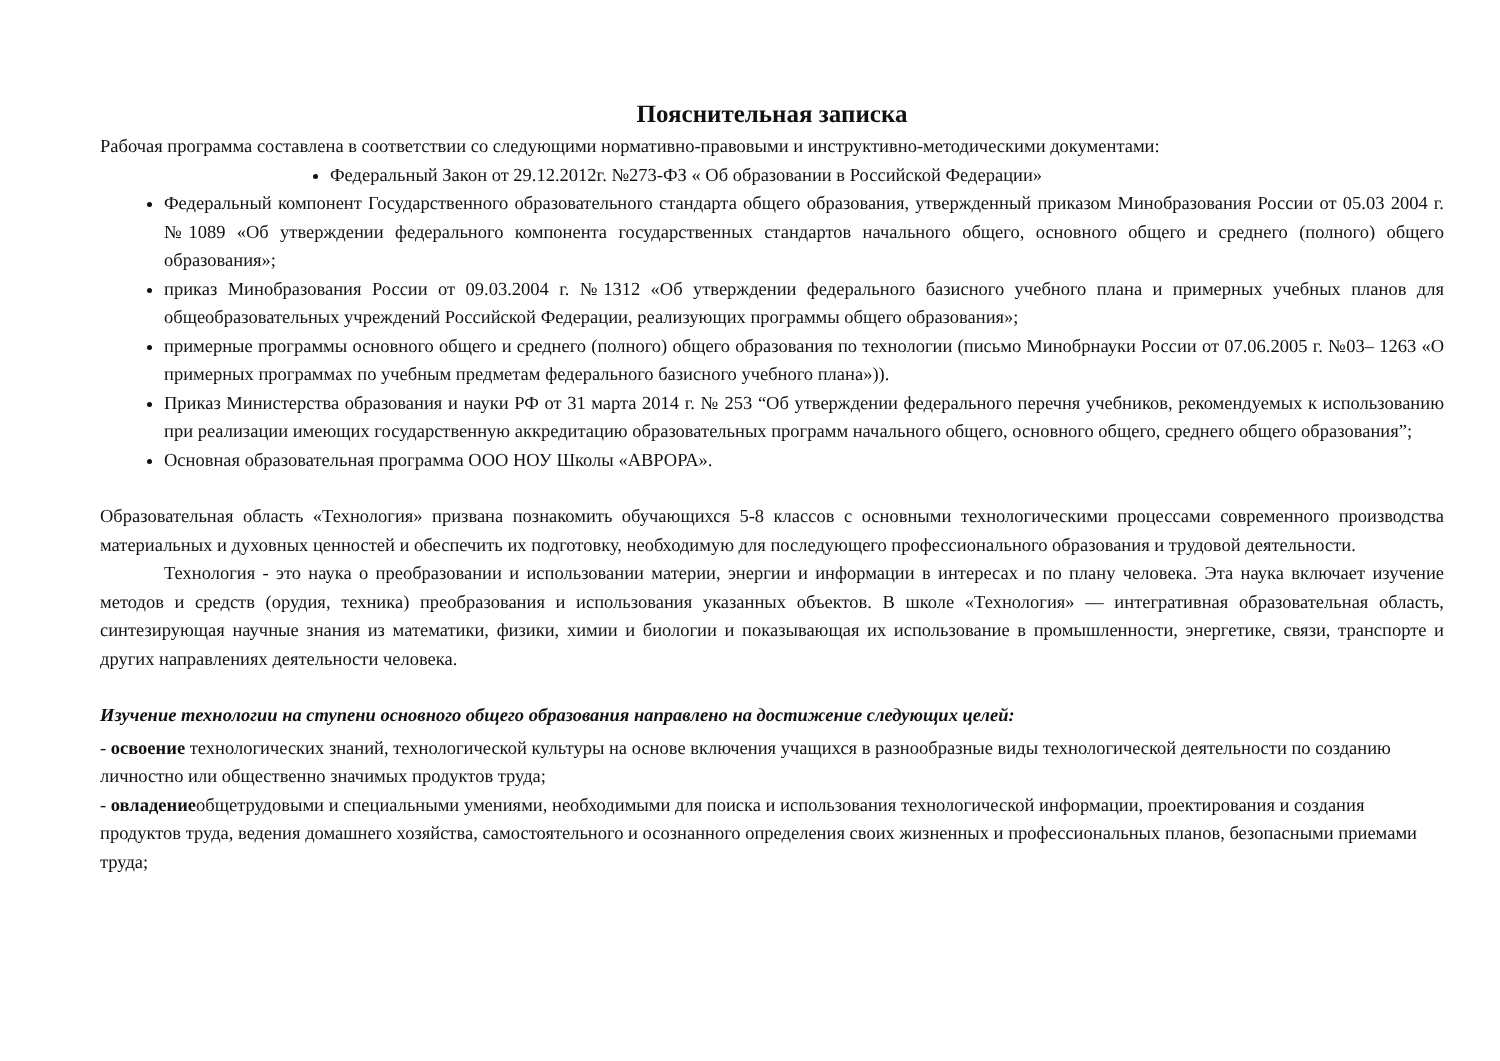Пояснительная записка
Рабочая программа составлена в соответствии со следующими нормативно-правовыми и инструктивно-методическими документами:
Федеральный Закон от 29.12.2012г. №273-ФЗ « Об образовании в Российской Федерации»
Федеральный компонент Государственного образовательного стандарта общего образования, утвержденный приказом Минобразования России от 05.03 2004 г. №1089 «Об утверждении федерального компонента государственных стандартов начального общего, основного общего и среднего (полного) общего образования»;
приказ Минобразования России от 09.03.2004 г. №1312 «Об утверждении федерального базисного учебного плана и примерных учебных планов для общеобразовательных учреждений Российской Федерации, реализующих программы общего образования»;
примерные программы основного общего и среднего (полного) общего образования по технологии (письмо Минобрнауки России от 07.06.2005 г. №03– 1263 «О примерных программах по учебным предметам федерального базисного учебного плана»)).
Приказ Министерства образования и науки РФ от 31 марта 2014 г. № 253 “Об утверждении федерального перечня учебников, рекомендуемых к использованию при реализации имеющих государственную аккредитацию образовательных программ начального общего, основного общего, среднего общего образования”;
Основная образовательная программа ООО НОУ Школы «АВРОРА».
Образовательная область «Технология» призвана познакомить обучающихся 5-8 классов с основными технологическими процессами современного производства материальных и духовных ценностей и обеспечить их подготовку, необходимую для последующего профессионального образования и трудовой деятельности.
Технология - это наука о преобразовании и использовании материи, энергии и информации в интересах и по плану человека. Эта наука включает изучение методов и средств (орудия, техника) преобразования и использования указанных объектов. В школе «Технология» — интегративная образовательная область, синтезирующая научные знания из математики, физики, химии и биологии и показывающая их использование в промышленности, энергетике, связи, транспорте и других направлениях деятельности человека.
Изучение технологии на ступени основного общего образования направлено на достижение следующих целей:
- освоение технологических знаний, технологической культуры на основе включения учащихся в разнообразные виды технологической деятельности по созданию личностно или общественно значимых продуктов труда;
- овладениеобщетрудовыми и специальными умениями, необходимыми для поиска и использования технологической информации, проектирования и создания продуктов труда, ведения домашнего хозяйства, самостоятельного и осознанного определения своих жизненных и профессиональных планов, безопасными приемами труда;